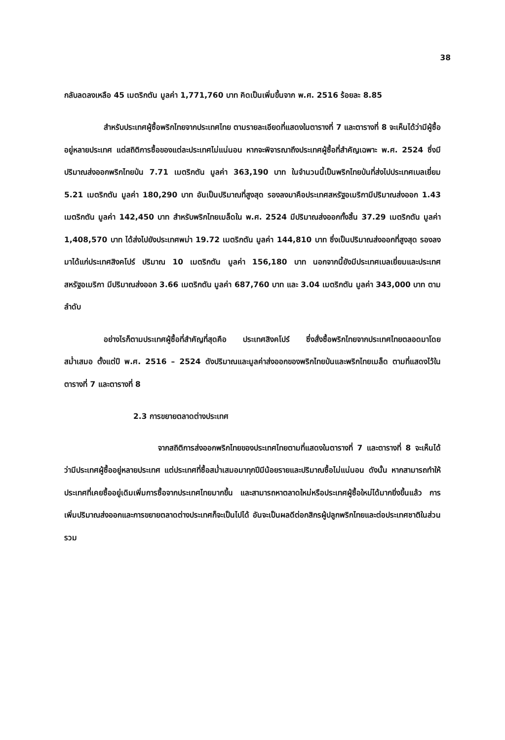38
กลับลดลงเหลือ 45 เมตริกตัน มูลค่า 1,771,760 บาท คิดเป็นเพิ่มขึ้นจาก พ.ศ. 2516 ร้อยละ 8.85
สำหรับประเทศผู้ซื้อพริกไทยจากประเทศไทย ตามรายละเอียดที่แสดงในตารางที่ 7 และตารางที่ 8 จะเห็นได้ว่ามีผู้ซื้ออยู่หลายประเทศ แต่สถิติการซื้อของแต่ละประเทศไม่แน่นอน หากจะพิจารณาถึงประเทศผู้ซื้อที่สำคัญเฉพาะ พ.ศ. 2524 ซึ่งมีปริมาณส่งออกพริกไทยป่น 7.71 เมตริกตัน มูลค่า 363,190 บาท ในจำนวนนี้เป็นพริกไทยป่นที่ส่งไปประเทศเบลเยี่ยม 5.21 เมตริกตัน มูลค่า 180,290 บาท อันเป็นปริมาณที่สูงสุด รองลงมาคือประเทศสหรัฐอเมริกามีปริมาณส่งออก 1.43 เมตริกตัน มูลค่า 142,450 บาท สำหรับพริกไทยเมล็ดใน พ.ศ. 2524 มีปริมาณส่งออกทั้งสิ้น 37.29 เมตริกตัน มูลค่า 1,408,570 บาท ได้ส่งไปยังประเทศพม่า 19.72 เมตริกตัน มูลค่า 144,810 บาท ซึ่งเป็นปริมาณส่งออกที่สูงสุด รองลงมาได้แก่ประเทศสิงคโปร์ ปริมาณ 10 เมตริกตัน มูลค่า 156,180 บาท นอกจากนี้ยังมีประเทศเบลเยี่ยมและประเทศสหรัฐอเมริกา มีปริมาณส่งออก 3.66 เมตริกตัน มูลค่า 687,760 บาท และ 3.04 เมตริกตัน มูลค่า 343,000 บาท ตามลำดับ
อย่างไรก็ตามประเทศผู้ซื้อที่สำคัญที่สุดคือ ประเทศสิงคโปร์ ซึ่งสั่งซื้อพริกไทยจากประเทศไทยตลอดมาโดยสม่ำเสมอ ตั้งแต่ปี พ.ศ. 2516 – 2524 ดังปริมาณและมูลค่าส่งออกของพริกไทยป่นและพริกไทยเมล็ด ตามที่แสดงไว้ในตารางที่ 7 และตารางที่ 8
2.3 การขยายตลาดต่างประเทศ
จากสถิติการส่งออกพริกไทยของประเทศไทยตามที่แสดงในตารางที่ 7 และตารางที่ 8 จะเห็นได้ว่ามีประเทศผู้ซื้ออยู่หลายประเทศ แต่ประเทศที่ซื้อสม่ำเสมอมาทุกปีมีน้อยรายและปริมาณซื้อไม่แน่นอน ดังนั้น หากสามารถทำให้ประเทศที่เคยซื้ออยู่เดิมเพิ่มการซื้อจากประเทศไทยมากขึ้น และสามารถหาตลาดใหม่หรือประเทศผู้ซื้อใหม่ได้มากยิ่งขึ้นแล้ว การเพิ่มปริมาณส่งออกและการขยายตลาดต่างประเทศก็จะเป็นไปได้ อันจะเป็นผลดีต่อกสิกรผู้ปลูกพริกไทยและต่อประเทศชาติในส่วนรวม